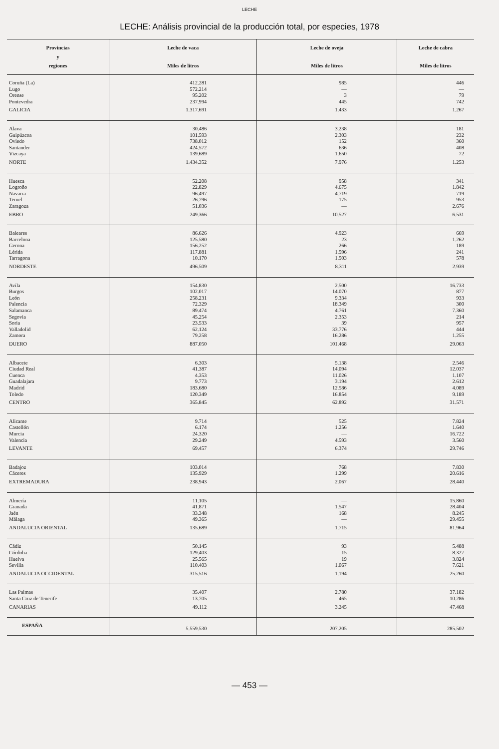LECHE
LECHE: Análisis provincial de la producción total, por especies, 1978
| Provincias y regiones | Leche de vaca Miles de litros | Leche de oveja Miles de litros | Leche de cabra Miles de litros |
| --- | --- | --- | --- |
| Coruña (La) | 412.281 | 985 | 446 |
| Lugo | 572.214 | — | — |
| Orense | 95.202 | 3 | 79 |
| Pontevedra | 237.994 | 445 | 742 |
| GALICIA | 1.317.691 | 1.433 | 1.267 |
| Alava | 30.486 | 3.238 | 181 |
| Guipúzcoa | 101.593 | 2.303 | 232 |
| Oviedo | 738.012 | 152 | 360 |
| Santander | 424.572 | 636 | 408 |
| Vizcaya | 139.689 | 1.650 | 72 |
| NORTE | 1.434.352 | 7.976 | 1.253 |
| Huesca | 52.208 | 958 | 341 |
| Logroño | 22.829 | 4.675 | 1.842 |
| Navarra | 96.497 | 4.719 | 719 |
| Teruel | 26.796 | 175 | 953 |
| Zaragoza | 51.036 | — | 2.676 |
| EBRO | 249.366 | 10.527 | 6.531 |
| Baleares | 86.626 | 4.923 | 669 |
| Barcelona | 125.580 | 23 | 1.262 |
| Gerona | 156.252 | 266 | 189 |
| Lérida | 117.881 | 1.596 | 241 |
| Tarragona | 10.170 | 1.503 | 578 |
| NORDESTE | 496.509 | 8.311 | 2.939 |
| Avila | 154.830 | 2.500 | 16.733 |
| Burgos | 102.017 | 14.070 | 877 |
| León | 258.231 | 9.334 | 933 |
| Palencia | 72.329 | 18.349 | 300 |
| Salamanca | 89.474 | 4.761 | 7.360 |
| Segovia | 45.254 | 2.353 | 214 |
| Soria | 23.533 | 39 | 957 |
| Valladolid | 62.124 | 33.776 | 444 |
| Zamora | 79.258 | 16.286 | 1.255 |
| DUERO | 887.050 | 101.468 | 29.063 |
| Albacete | 6.303 | 5.138 | 2.546 |
| Ciudad Real | 41.387 | 14.094 | 12.037 |
| Cuenca | 4.353 | 11.026 | 1.107 |
| Guadalajara | 9.773 | 3.194 | 2.612 |
| Madrid | 183.680 | 12.586 | 4.089 |
| Toledo | 120.349 | 16.854 | 9.189 |
| CENTRO | 365.845 | 62.892 | 31.571 |
| Alicante | 9.714 | 525 | 7.824 |
| Castellón | 6.174 | 1.256 | 1.640 |
| Murcia | 24.320 | — | 16.722 |
| Valencia | 29.249 | 4.593 | 3.560 |
| LEVANTE | 69.457 | 6.374 | 29.746 |
| Badajoz | 103.014 | 768 | 7.830 |
| Cáceres | 135.929 | 1.299 | 20.616 |
| EXTREMADURA | 238.943 | 2.067 | 28.440 |
| Almería | 11.105 | — | 15.860 |
| Granada | 41.871 | 1.547 | 28.404 |
| Jaén | 33.348 | 168 | 8.245 |
| Málaga | 49.365 | — | 29.455 |
| ANDALUCIA ORIENTAL | 135.689 | 1.715 | 81.964 |
| Cádiz | 50.145 | 93 | 5.488 |
| Córdoba | 129.403 | 15 | 8.327 |
| Huelva | 25.565 | 19 | 3.824 |
| Sevilla | 110.403 | 1.067 | 7.621 |
| ANDALUCIA OCCIDENTAL | 315.516 | 1.194 | 25.260 |
| Las Palmas | 35.407 | 2.780 | 37.182 |
| Santa Cruz de Tenerife | 13.705 | 465 | 10.286 |
| CANARIAS | 49.112 | 3.245 | 47.468 |
| ESPAÑA | 5.559.530 | 207.205 | 285.502 |
— 453 —